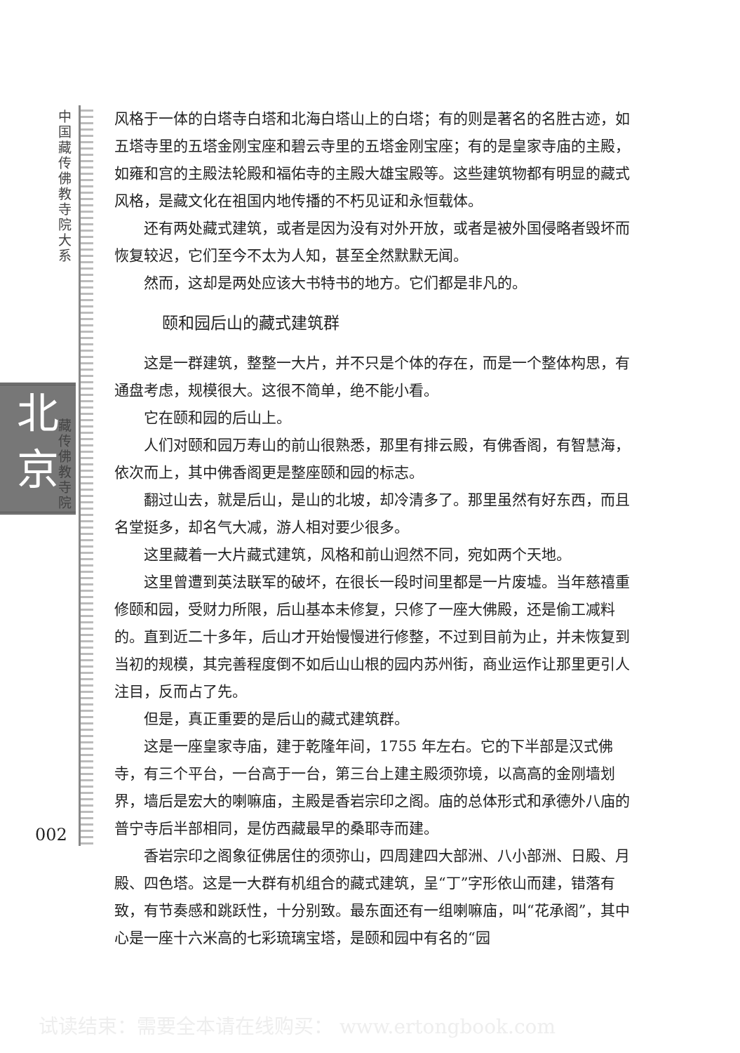中国藏传佛教寺院大系
北
京
藏传佛教寺院
风格于一体的白塔寺白塔和北海白塔山上的白塔；有的则是著名的名胜古迹，如五塔寺里的五塔金刚宝座和碧云寺里的五塔金刚宝座；有的是皇家寺庙的主殿，如雍和宫的主殿法轮殿和福佑寺的主殿大雄宝殿等。这些建筑物都有明显的藏式风格，是藏文化在祖国内地传播的不朽见证和永恒载体。
还有两处藏式建筑，或者是因为没有对外开放，或者是被外国侵略者毁坏而恢复较迟，它们至今不太为人知，甚至全然默默无闻。
然而，这却是两处应该大书特书的地方。它们都是非凡的。
颐和园后山的藏式建筑群
这是一群建筑，整整一大片，并不只是个体的存在，而是一个整体构思，有通盘考虑，规模很大。这很不简单，绝不能小看。
它在颐和园的后山上。
人们对颐和园万寿山的前山很熟悉，那里有排云殿，有佛香阁，有智慧海，依次而上，其中佛香阁更是整座颐和园的标志。
翻过山去，就是后山，是山的北坡，却冷清多了。那里虽然有好东西，而且名堂挺多，却名气大减，游人相对要少很多。
这里藏着一大片藏式建筑，风格和前山迥然不同，宛如两个天地。
这里曾遭到英法联军的破坏，在很长一段时间里都是一片废墟。当年慈禧重修颐和园，受财力所限，后山基本未修复，只修了一座大佛殿，还是偷工减料的。直到近二十多年，后山才开始慢慢进行修整，不过到目前为止，并未恢复到当初的规模，其完善程度倒不如后山山根的园内苏州街，商业运作让那里更引人注目，反而占了先。
但是，真正重要的是后山的藏式建筑群。
这是一座皇家寺庙，建于乾隆年间，1755 年左右。它的下半部是汉式佛寺，有三个平台，一台高于一台，第三台上建主殿须弥境，以高高的金刚墙划界，墙后是宏大的喇嘛庙，主殿是香岩宗印之阁。庙的总体形式和承德外八庙的普宁寺后半部相同，是仿西藏最早的桑耶寺而建。
香岩宗印之阁象征佛居住的须弥山，四周建四大部洲、八小部洲、日殿、月殿、四色塔。这是一大群有机组合的藏式建筑，呈“丁”字形依山而建，错落有致，有节奏感和跳跃性，十分别致。最东面还有一组喇嘛庙，叫“花承阁”，其中心是一座十六米高的七彩琉璃宝塔，是颐和园中有名的“园
002
试读结束：需要全本请在线购买： www.ertongbook.com